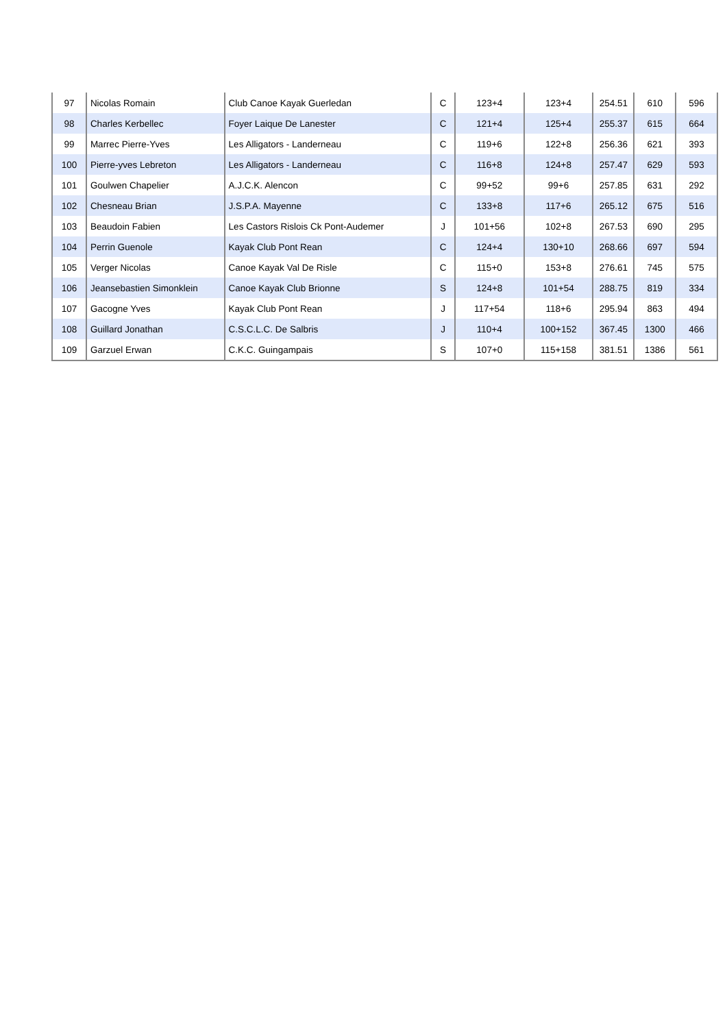| 97 | Nicolas Romain | Club Canoe Kayak Guerledan | C | 123+4 | 123+4 | 254.51 | 610 | 596 |
| 98 | Charles Kerbellec | Foyer Laique De Lanester | C | 121+4 | 125+4 | 255.37 | 615 | 664 |
| 99 | Marrec Pierre-Yves | Les Alligators - Landerneau | C | 119+6 | 122+8 | 256.36 | 621 | 393 |
| 100 | Pierre-yves Lebreton | Les Alligators - Landerneau | C | 116+8 | 124+8 | 257.47 | 629 | 593 |
| 101 | Goulwen Chapelier | A.J.C.K. Alencon | C | 99+52 | 99+6 | 257.85 | 631 | 292 |
| 102 | Chesneau Brian | J.S.P.A. Mayenne | C | 133+8 | 117+6 | 265.12 | 675 | 516 |
| 103 | Beaudoin Fabien | Les Castors Rislois Ck Pont-Audemer | J | 101+56 | 102+8 | 267.53 | 690 | 295 |
| 104 | Perrin Guenole | Kayak Club Pont Rean | C | 124+4 | 130+10 | 268.66 | 697 | 594 |
| 105 | Verger Nicolas | Canoe Kayak Val De Risle | C | 115+0 | 153+8 | 276.61 | 745 | 575 |
| 106 | Jeansebastien Simonklein | Canoe Kayak Club Brionne | S | 124+8 | 101+54 | 288.75 | 819 | 334 |
| 107 | Gacogne Yves | Kayak Club Pont Rean | J | 117+54 | 118+6 | 295.94 | 863 | 494 |
| 108 | Guillard Jonathan | C.S.C.L.C. De Salbris | J | 110+4 | 100+152 | 367.45 | 1300 | 466 |
| 109 | Garzuel Erwan | C.K.C. Guingampais | S | 107+0 | 115+158 | 381.51 | 1386 | 561 |